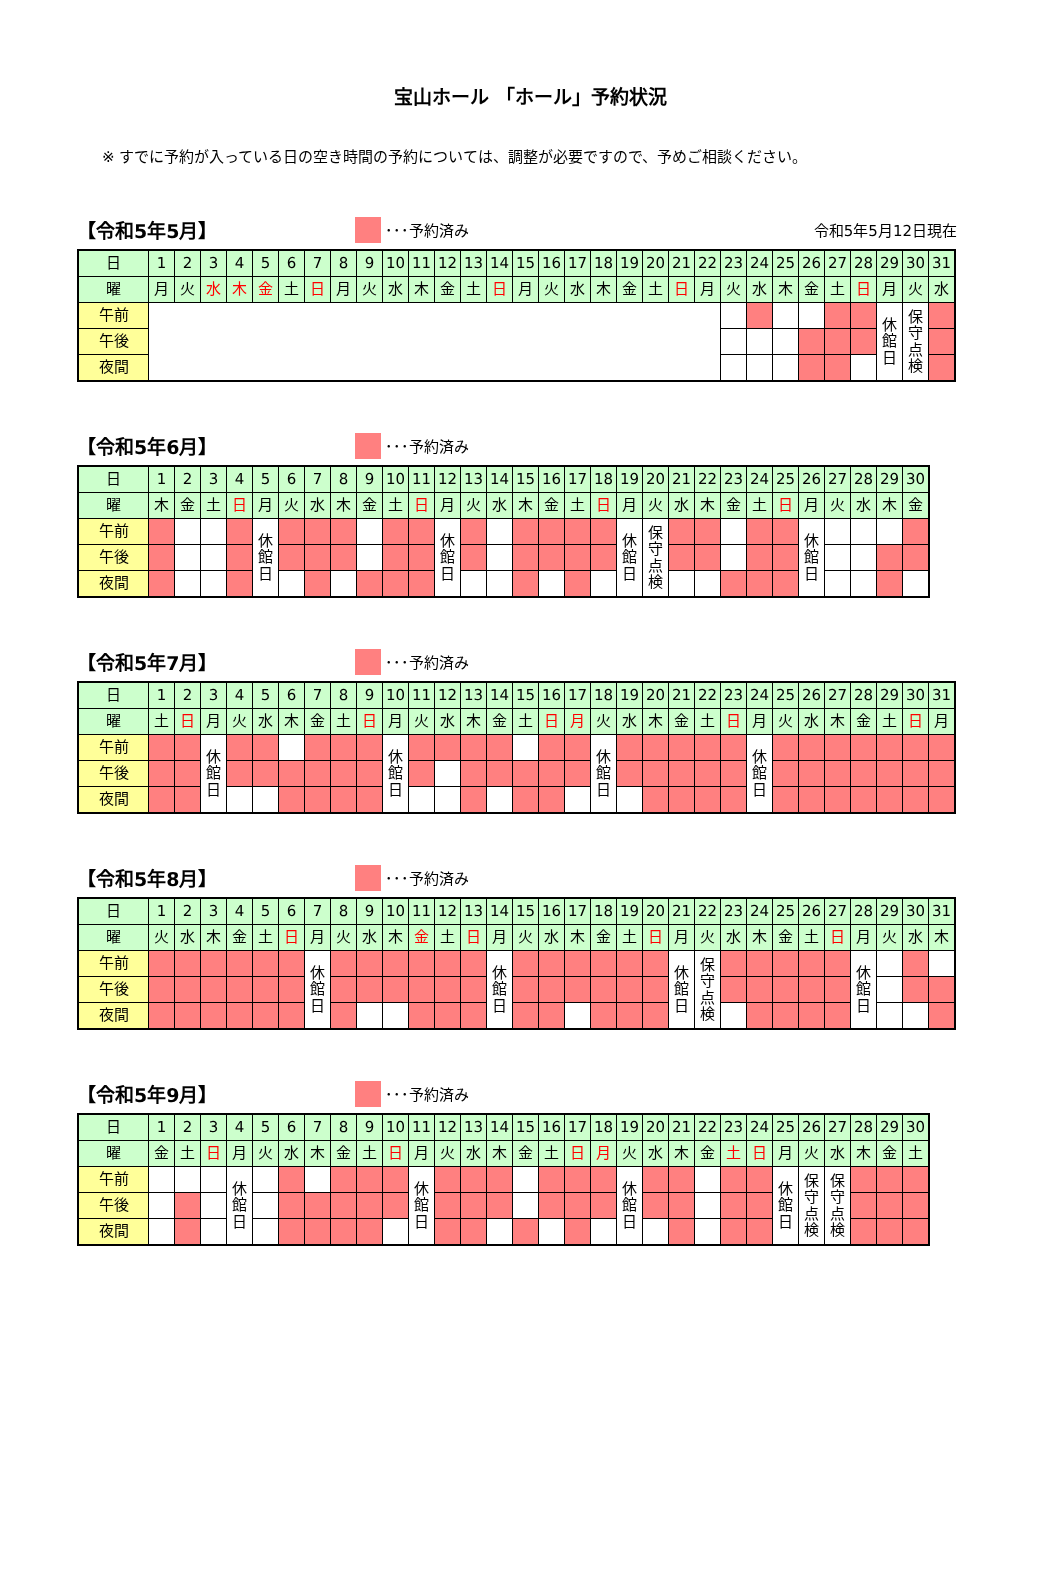宝山ホール 「ホール」予約状況
※ すでに予約が入っている日の空き時間の予約については、調整が必要ですので、予めご相談ください。
【令和5年5月】 ･･･予約済み 令和5年5月12日現在
| 日 | 1 | 2 | 3 | 4 | 5 | 6 | 7 | 8 | 9 | 10 | 11 | 12 | 13 | 14 | 15 | 16 | 17 | 18 | 19 | 20 | 21 | 22 | 23 | 24 | 25 | 26 | 27 | 28 | 29 | 30 | 31 |
| 曜 | 月 | 火 | 水 | 木 | 金 | 土 | 日 | 月 | 火 | 水 | 木 | 金 | 土 | 日 | 月 | 火 | 水 | 木 | 金 | 土 | 日 | 月 | 火 | 水 | 木 | 金 | 土 | 日 | 月 | 火 | 水 |
| 午前 | | | | | | | | | | | | | | | | | | | | | | | | | | | | | 休 館 日 | 保 守 点 検 | |
| 午後 | | | | | | | | | | | | | | | | | | | | | | | | | | | | | | | |
| 夜間 | | | | | | | | | | | | | | | | | | | | | | | | | | | | | | | |
【令和5年6月】 ･･･予約済み
| 日 | 1 | 2 | 3 | 4 | 5 | 6 | 7 | 8 | 9 | 10 | 11 | 12 | 13 | 14 | 15 | 16 | 17 | 18 | 19 | 20 | 21 | 22 | 23 | 24 | 25 | 26 | 27 | 28 | 29 | 30 |
| 曜 | 木 | 金 | 土 | 日 | 月 | 火 | 水 | 木 | 金 | 土 | 日 | 月 | 火 | 水 | 木 | 金 | 土 | 日 | 月 | 火 | 水 | 木 | 金 | 土 | 日 | 月 | 火 | 水 | 木 | 金 |
| 午前 | | | | | 休 館 日 | | | | | | | 休 館 日 | | | | | | | 休 館 日 | 保 守 点 検 | | | | | | 休 館 日 | | | | |
| 午後 | | | | | | | | | | | | | | | | | | | | | | | | | | | | | | |
| 夜間 | | | | | | | | | | | | | | | | | | | | | | | | | | | | | | |
【令和5年7月】 ･･･予約済み
| 日 | 1 | 2 | 3 | 4 | 5 | 6 | 7 | 8 | 9 | 10 | 11 | 12 | 13 | 14 | 15 | 16 | 17 | 18 | 19 | 20 | 21 | 22 | 23 | 24 | 25 | 26 | 27 | 28 | 29 | 30 | 31 |
| 曜 | 土 | 日 | 月 | 火 | 水 | 木 | 金 | 土 | 日 | 月 | 火 | 水 | 木 | 金 | 土 | 日 | 月 | 火 | 水 | 木 | 金 | 土 | 日 | 月 | 火 | 水 | 木 | 金 | 土 | 日 | 月 |
| 午前 | | | 休 館 日 | | | | | | | 休 館 日 | | | | | | | | 休 館 日 | | | | | | 休 館 日 | | | | | | | |
| 午後 | | | | | | | | | | | | | | | | | | | | | | | | | | | | | | | |
| 夜間 | | | | | | | | | | | | | | | | | | | | | | | | | | | | | | | |
【令和5年8月】 ･･･予約済み
| 日 | 1 | 2 | 3 | 4 | 5 | 6 | 7 | 8 | 9 | 10 | 11 | 12 | 13 | 14 | 15 | 16 | 17 | 18 | 19 | 20 | 21 | 22 | 23 | 24 | 25 | 26 | 27 | 28 | 29 | 30 | 31 |
| 曜 | 火 | 水 | 木 | 金 | 土 | 日 | 月 | 火 | 水 | 木 | 金 | 土 | 日 | 月 | 火 | 水 | 木 | 金 | 土 | 日 | 月 | 火 | 水 | 木 | 金 | 土 | 日 | 月 | 火 | 水 | 木 |
| 午前 | | | | | | | 休 館 日 | | | | | | | 休 館 日 | | | | | | | 休 館 日 | 保 守 点 検 | | | | | | 休 館 日 | | | |
| 午後 | | | | | | | | | | | | | | | | | | | | | | | | | | | | | | | |
| 夜間 | | | | | | | | | | | | | | | | | | | | | | | | | | | | | | | |
【令和5年9月】 ･･･予約済み
| 日 | 1 | 2 | 3 | 4 | 5 | 6 | 7 | 8 | 9 | 10 | 11 | 12 | 13 | 14 | 15 | 16 | 17 | 18 | 19 | 20 | 21 | 22 | 23 | 24 | 25 | 26 | 27 | 28 | 29 | 30 |
| 曜 | 金 | 土 | 日 | 月 | 火 | 水 | 木 | 金 | 土 | 日 | 月 | 火 | 水 | 木 | 金 | 土 | 日 | 月 | 火 | 水 | 木 | 金 | 土 | 日 | 月 | 火 | 水 | 木 | 金 | 土 |
| 午前 | | | | 休 館 日 | | | | | | | 休 館 日 | | | | | | | | 休 館 日 | | | | | | 休 館 日 | 保 守 点 検 | 保 守 点 検 | | | |
| 午後 | | | | | | | | | | | | | | | | | | | | | | | | | | | | | | |
| 夜間 | | | | | | | | | | | | | | | | | | | | | | | | | | | | | | |